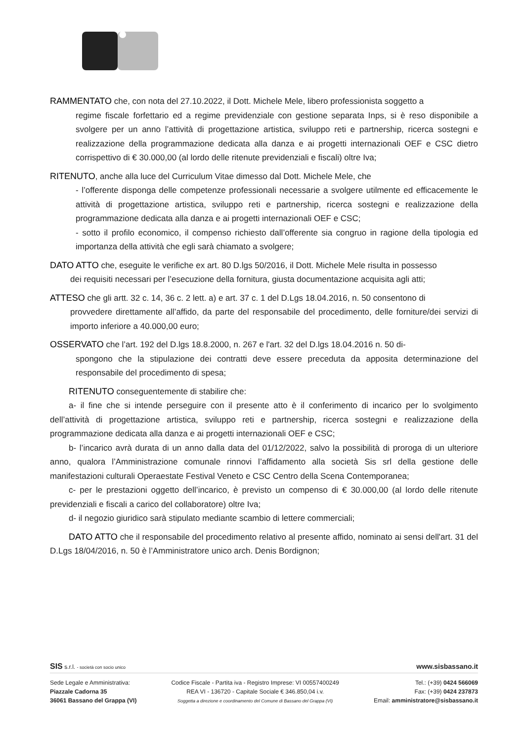RAMMENTATO che, con nota del 27.10.2022, il Dott. Michele Mele, libero professionista soggetto a
regime fiscale forfettario ed a regime previdenziale con gestione separata Inps, si è reso disponibile a svolgere per un anno l’attività di progettazione artistica, sviluppo reti e partnership, ricerca sostegni e realizzazione della programmazione dedicata alla danza e ai progetti internazionali OEF e CSC dietro corrispettivo di € 30.000,00 (al lordo delle ritenute previdenziali e fiscali) oltre Iva;
RITENUTO, anche alla luce del Curriculum Vitae dimesso dal Dott. Michele Mele, che
- l’offerente disponga delle competenze professionali necessarie a svolgere utilmente ed efficacemente le attività di progettazione artistica, sviluppo reti e partnership, ricerca sostegni e realizzazione della programmazione dedicata alla danza e ai progetti internazionali OEF e CSC;
- sotto il profilo economico, il compenso richiesto dall’offerente sia congruo in ragione della tipologia ed importanza della attività che egli sarà chiamato a svolgere;
DATO ATTO che, eseguite le verifiche ex art. 80 D.lgs 50/2016, il Dott. Michele Mele risulta in possesso
dei requisiti necessari per l’esecuzione della fornitura, giusta documentazione acquisita agli atti;
ATTESO che gli artt. 32 c. 14, 36 c. 2 lett. a) e art. 37 c. 1 del D.Lgs 18.04.2016, n. 50 consentono di
provvedere direttamente all’affido, da parte del responsabile del procedimento, delle forniture/dei servizi di importo inferiore a 40.000,00 euro;
OSSERVATO che l’art. 192 del D.lgs 18.8.2000, n. 267 e l'art. 32 del D.lgs 18.04.2016 n. 50 di-
spongono che la stipulazione dei contratti deve essere preceduta da apposita determinazione del responsabile del procedimento di spesa;
RITENUTO conseguentemente di stabilire che:
a- il fine che si intende perseguire con il presente atto è il conferimento di incarico per lo svolgimento dell’attività di progettazione artistica, sviluppo reti e partnership, ricerca sostegni e realizzazione della programmazione dedicata alla danza e ai progetti internazionali OEF e CSC;
b- l’incarico avrà durata di un anno dalla data del 01/12/2022, salvo la possibilità di proroga di un ulteriore anno, qualora l’Amministrazione comunale rinnovi l’affidamento alla società Sis srl della gestione delle manifestazioni culturali Operaestate Festival Veneto e CSC Centro della Scena Contemporanea;
c- per le prestazioni oggetto dell’incarico, è previsto un compenso di € 30.000,00 (al lordo delle ritenute previdenziali e fiscali a carico del collaboratore) oltre Iva;
d- il negozio giuridico sarà stipulato mediante scambio di lettere commerciali;
DATO ATTO che il responsabile del procedimento relativo al presente affido, nominato ai sensi dell'art. 31 del D.Lgs 18/04/2016, n. 50 è l’Amministratore unico arch. Denis Bordignon;
SIS s.r.l. - società con socio unico www.sisbassano.it
Sede Legale e Amministrativa:
Piazzale Cadorna 35
36061 Bassano del Grappa (VI)
Codice Fiscale - Partita iva - Registro Imprese: VI 00557400249
REA VI - 136720 - Capitale Sociale € 346.850,04 i.v.
Soggetta a direzione e coordinamento del Comune di Bassano del Grappa (VI)
Tel.: (+39) 0424 566069
Fax: (+39) 0424 237873
Email: amministratore@sisbassano.it